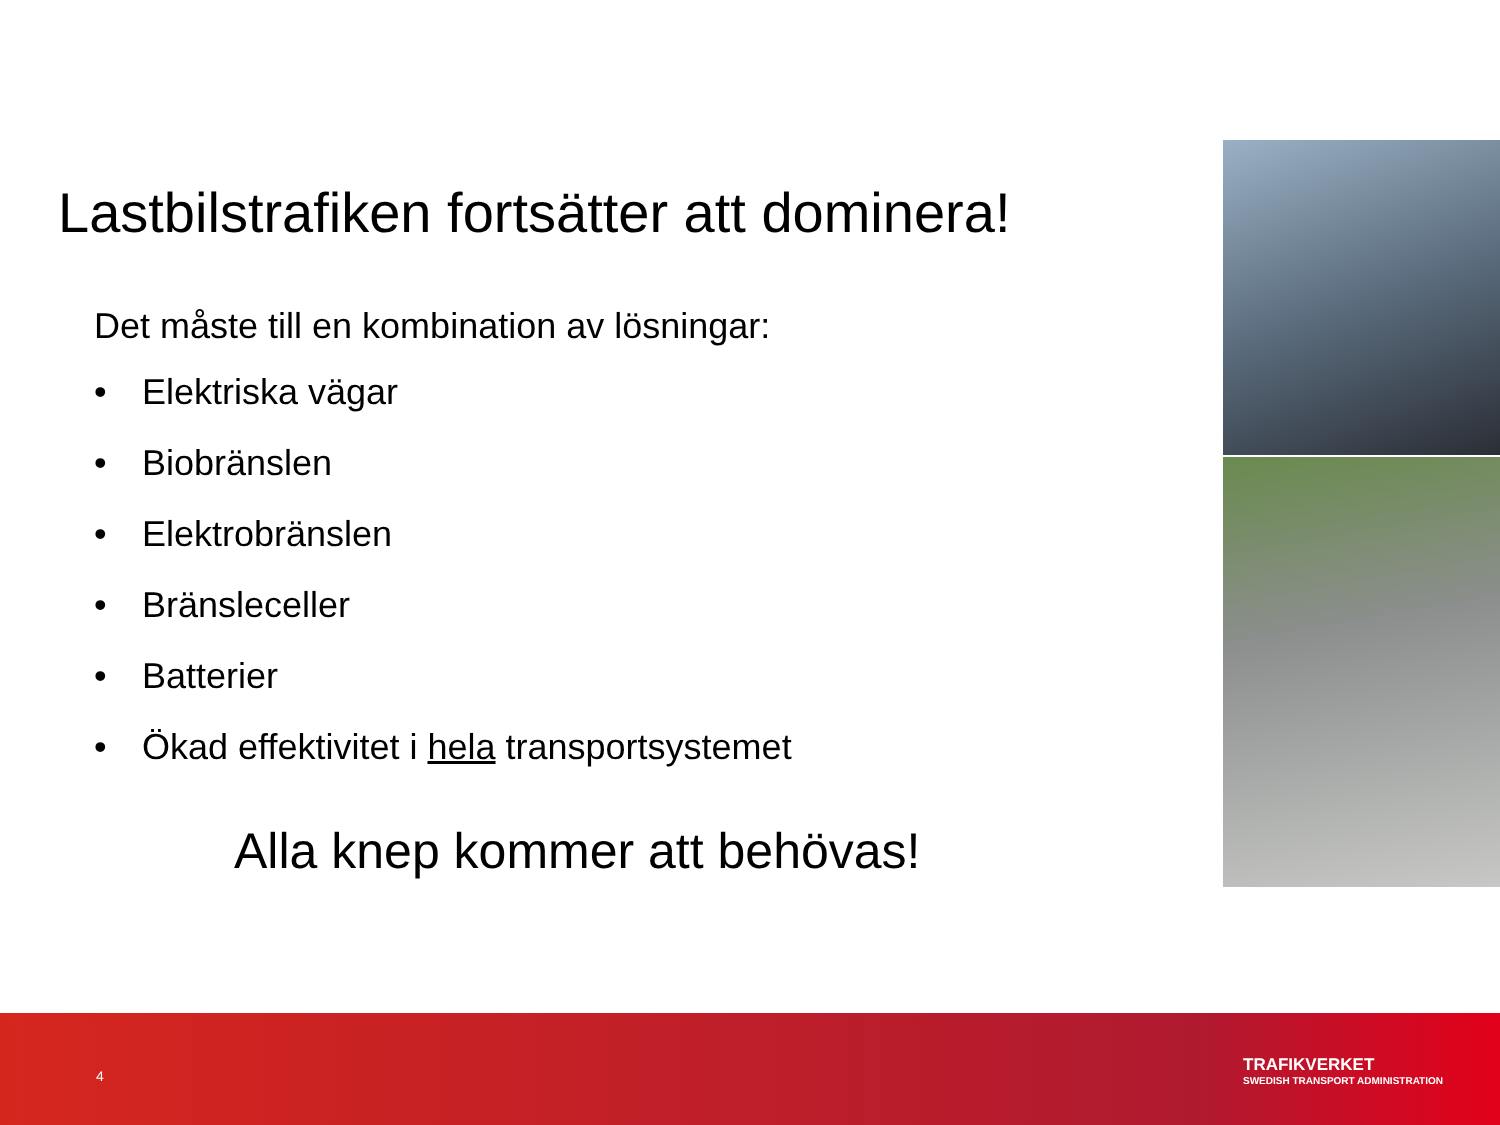Lastbilstrafiken fortsätter att dominera!
Det måste till en kombination av lösningar:
• Elektriska vägar
• Biobränslen
• Elektrobränslen
• Bränsleceller
• Batterier
• Ökad effektivitet i hela transportsystemet
Alla knep kommer att behövas!
4
TRAFIKVERKET
SWEDISH TRANSPORT ADMINISTRATION